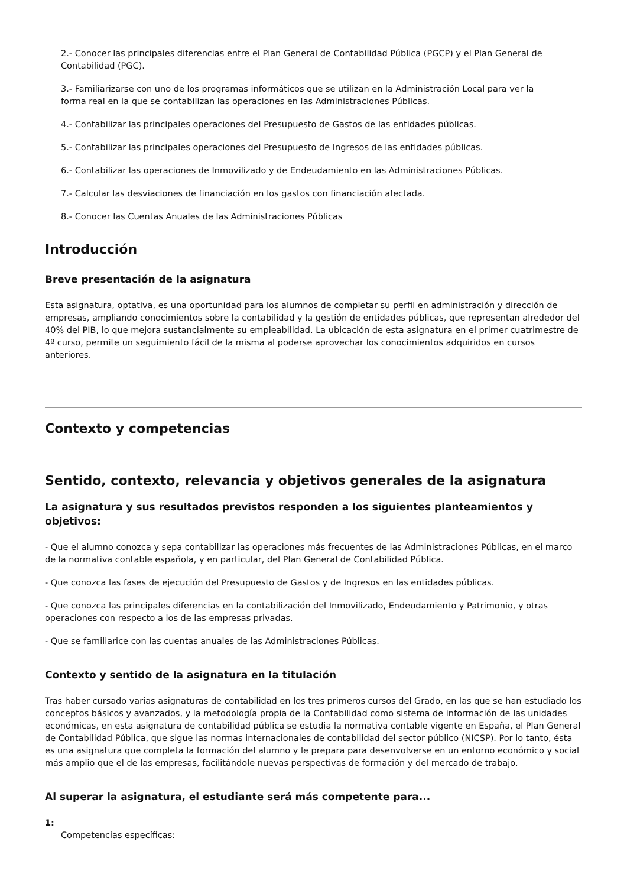2.- Conocer las principales diferencias entre el Plan General de Contabilidad Pública (PGCP) y el Plan General de Contabilidad (PGC).
3.- Familiarizarse con uno de los programas informáticos que se utilizan en la Administración Local para ver la forma real en la que se contabilizan las operaciones en las Administraciones Públicas.
4.- Contabilizar las principales operaciones del Presupuesto de Gastos de las entidades públicas.
5.- Contabilizar las principales operaciones del Presupuesto de Ingresos de las entidades públicas.
6.- Contabilizar las operaciones de Inmovilizado y de Endeudamiento en las Administraciones Públicas.
7.- Calcular las desviaciones de financiación en los gastos con financiación afectada.
8.- Conocer las Cuentas Anuales de las Administraciones Públicas
Introducción
Breve presentación de la asignatura
Esta asignatura, optativa, es una oportunidad para los alumnos de completar su perfil en administración y dirección de empresas, ampliando conocimientos sobre la contabilidad y la gestión de entidades públicas, que representan alrededor del 40% del PIB, lo que mejora sustancialmente su empleabilidad. La ubicación de esta asignatura en el primer cuatrimestre de 4º curso, permite un seguimiento fácil de la misma al poderse aprovechar los conocimientos adquiridos en cursos anteriores.
Contexto y competencias
Sentido, contexto, relevancia y objetivos generales de la asignatura
La asignatura y sus resultados previstos responden a los siguientes planteamientos y objetivos:
- Que el alumno conozca y sepa contabilizar las operaciones más frecuentes de las Administraciones Públicas, en el marco de la normativa contable española, y en particular, del Plan General de Contabilidad Pública.
- Que conozca las fases de ejecución del Presupuesto de Gastos y de Ingresos en las entidades públicas.
- Que conozca las principales diferencias en la contabilización del Inmovilizado, Endeudamiento y Patrimonio, y otras operaciones con respecto a los de las empresas privadas.
- Que se familiarice con las cuentas anuales de las Administraciones Públicas.
Contexto y sentido de la asignatura en la titulación
Tras haber cursado varias asignaturas de contabilidad en los tres primeros cursos del Grado, en las que se han estudiado los conceptos básicos y avanzados, y la metodología propia de la Contabilidad como sistema de información de las unidades económicas, en esta asignatura de contabilidad pública se estudia la normativa contable vigente en España, el Plan General de Contabilidad Pública, que sigue las normas internacionales de contabilidad del sector público (NICSP). Por lo tanto, ésta es una asignatura que completa la formación del alumno y le prepara para desenvolverse en un entorno económico y social más amplio que el de las empresas, facilitándole nuevas perspectivas de formación y del mercado de trabajo.
Al superar la asignatura, el estudiante será más competente para...
1:
Competencias específicas: